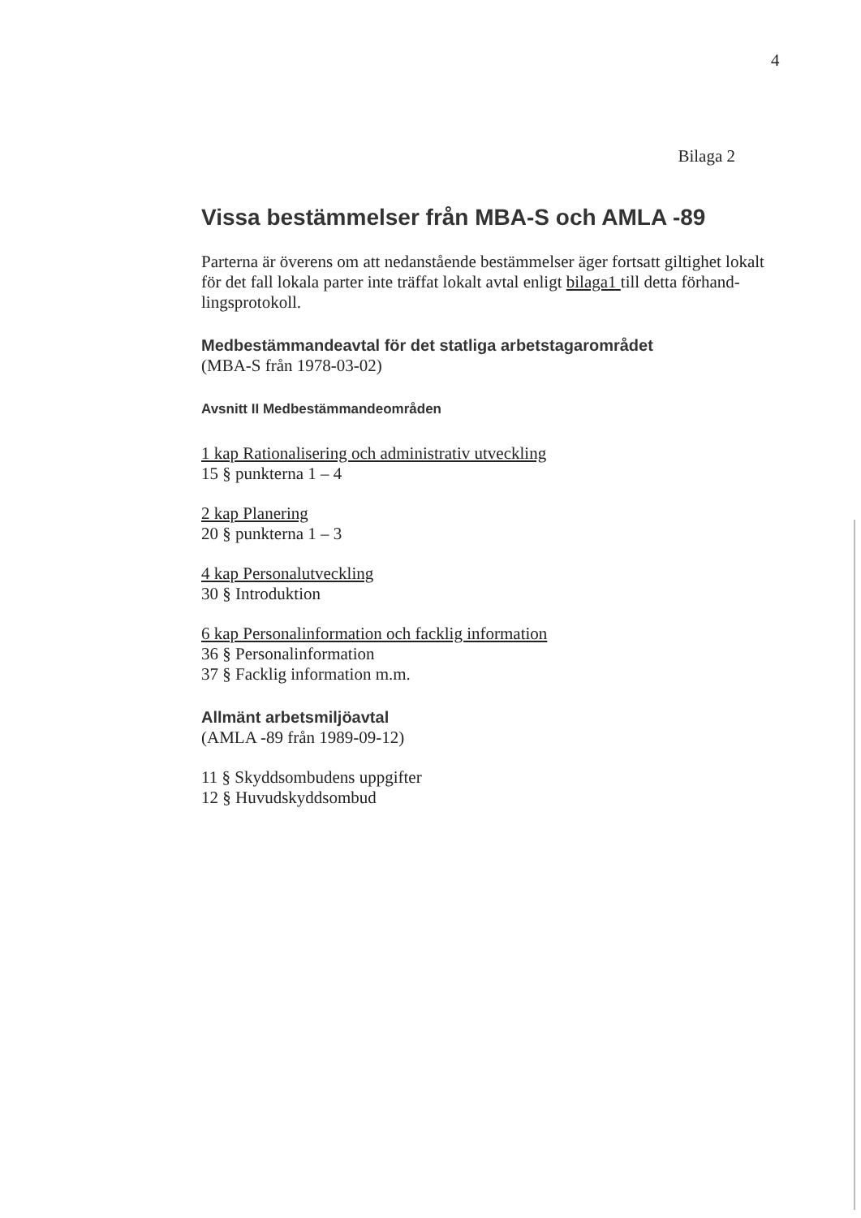4
Bilaga 2
Vissa bestämmelser från MBA-S och AMLA -89
Parterna är överens om att nedanstående bestämmelser äger fortsatt giltighet lokalt för det fall lokala parter inte träffat lokalt avtal enligt bilaga1 till detta förhand-lingsprotokoll.
Medbestämmandeavtal för det statliga arbetstagarområdet
(MBA-S från 1978-03-02)
Avsnitt II Medbestämmandeområden
1 kap Rationalisering och administrativ utveckling
15 § punkterna 1 – 4
2 kap Planering
20 § punkterna 1 – 3
4 kap Personalutveckling
30 § Introduktion
6 kap Personalinformation och facklig information
36 § Personalinformation
37 § Facklig information m.m.
Allmänt arbetsmiljöavtal
(AMLA -89 från 1989-09-12)
11 § Skyddsombudens uppgifter
12 § Huvudskyddsombud